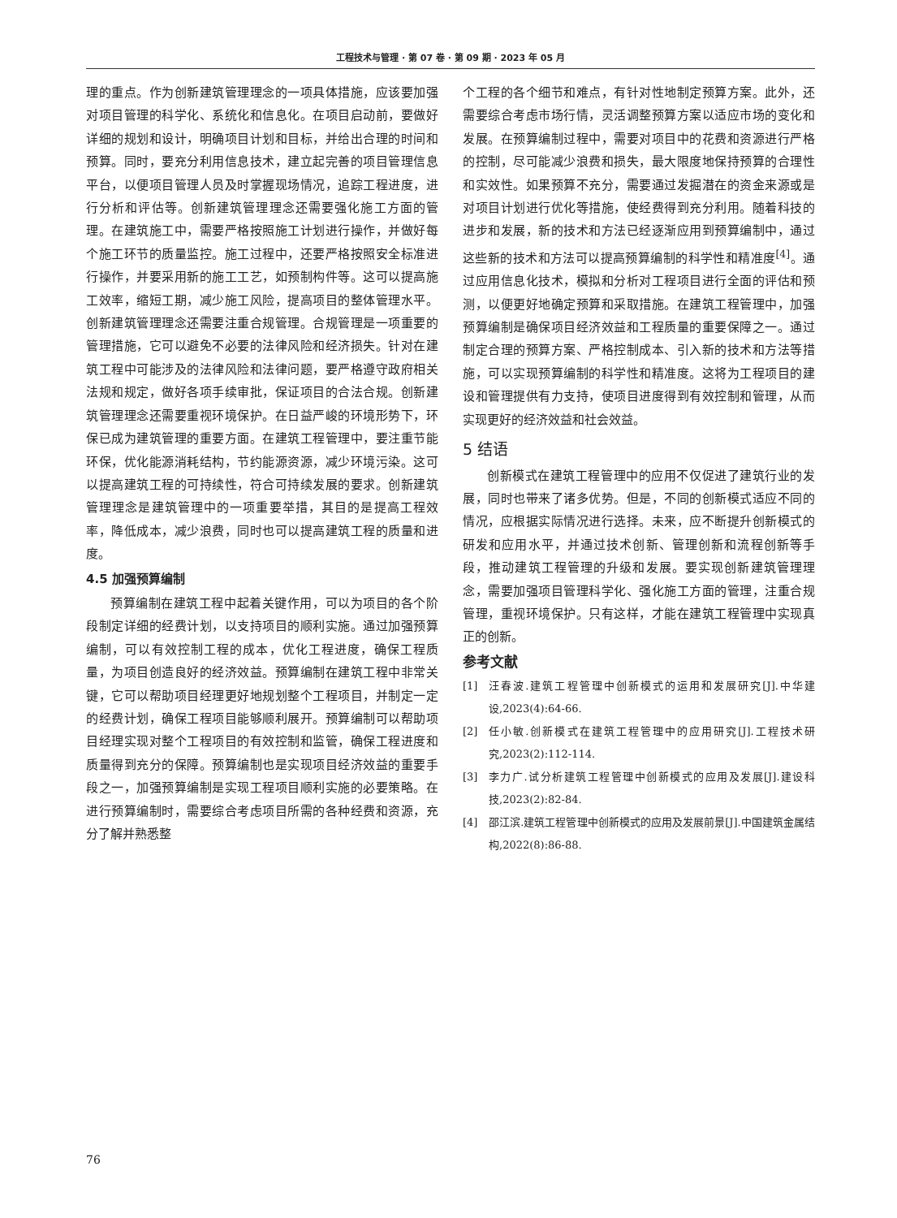工程技术与管理 · 第 07 卷 · 第 09 期 · 2023 年 05 月
理的重点。作为创新建筑管理理念的一项具体措施，应该要加强对项目管理的科学化、系统化和信息化。在项目启动前，要做好详细的规划和设计，明确项目计划和目标，并给出合理的时间和预算。同时，要充分利用信息技术，建立起完善的项目管理信息平台，以便项目管理人员及时掌握现场情况，追踪工程进度，进行分析和评估等。创新建筑管理理念还需要强化施工方面的管理。在建筑施工中，需要严格按照施工计划进行操作，并做好每个施工环节的质量监控。施工过程中，还要严格按照安全标准进行操作，并要采用新的施工工艺，如预制构件等。这可以提高施工效率，缩短工期，减少施工风险，提高项目的整体管理水平。创新建筑管理理念还需要注重合规管理。合规管理是一项重要的管理措施，它可以避免不必要的法律风险和经济损失。针对在建筑工程中可能涉及的法律风险和法律问题，要严格遵守政府相关法规和规定，做好各项手续审批，保证项目的合法合规。创新建筑管理理念还需要重视环境保护。在日益严峻的环境形势下，环保已成为建筑管理的重要方面。在建筑工程管理中，要注重节能环保，优化能源消耗结构，节约能源资源，减少环境污染。这可以提高建筑工程的可持续性，符合可持续发展的要求。创新建筑管理理念是建筑管理中的一项重要举措，其目的是提高工程效率，降低成本，减少浪费，同时也可以提高建筑工程的质量和进度。
4.5 加强预算编制
预算编制在建筑工程中起着关键作用，可以为项目的各个阶段制定详细的经费计划，以支持项目的顺利实施。通过加强预算编制，可以有效控制工程的成本，优化工程进度，确保工程质量，为项目创造良好的经济效益。预算编制在建筑工程中非常关键，它可以帮助项目经理更好地规划整个工程项目，并制定一定的经费计划，确保工程项目能够顺利展开。预算编制可以帮助项目经理实现对整个工程项目的有效控制和监管，确保工程进度和质量得到充分的保障。预算编制也是实现项目经济效益的重要手段之一，加强预算编制是实现工程项目顺利实施的必要策略。在进行预算编制时，需要综合考虑项目所需的各种经费和资源，充分了解并熟悉整
个工程的各个细节和难点，有针对性地制定预算方案。此外，还需要综合考虑市场行情，灵活调整预算方案以适应市场的变化和发展。在预算编制过程中，需要对项目中的花费和资源进行严格的控制，尽可能减少浪费和损失，最大限度地保持预算的合理性和实效性。如果预算不充分，需要通过发掘潜在的资金来源或是对项目计划进行优化等措施，使经费得到充分利用。随着科技的进步和发展，新的技术和方法已经逐渐应用到预算编制中，通过这些新的技术和方法可以提高预算编制的科学性和精准度<sup>[4]</sup>。通过应用信息化技术，模拟和分析对工程项目进行全面的评估和预测，以便更好地确定预算和采取措施。在建筑工程管理中，加强预算编制是确保项目经济效益和工程质量的重要保障之一。通过制定合理的预算方案、严格控制成本、引入新的技术和方法等措施，可以实现预算编制的科学性和精准度。这将为工程项目的建设和管理提供有力支持，使项目进度得到有效控制和管理，从而实现更好的经济效益和社会效益。
5 结语
创新模式在建筑工程管理中的应用不仅促进了建筑行业的发展，同时也带来了诸多优势。但是，不同的创新模式适应不同的情况，应根据实际情况进行选择。未来，应不断提升创新模式的研发和应用水平，并通过技术创新、管理创新和流程创新等手段，推动建筑工程管理的升级和发展。要实现创新建筑管理理念，需要加强项目管理科学化、强化施工方面的管理，注重合规管理，重视环境保护。只有这样，才能在建筑工程管理中实现真正的创新。
参考文献
[1] 汪春波.建筑工程管理中创新模式的运用和发展研究[J].中华建设,2023(4):64-66.
[2] 任小敏.创新模式在建筑工程管理中的应用研究[J].工程技术研究,2023(2):112-114.
[3] 李力广.试分析建筑工程管理中创新模式的应用及发展[J].建设科技,2023(2):82-84.
[4] 邵江滨.建筑工程管理中创新模式的应用及发展前景[J].中国建筑金属结构,2022(8):86-88.
76